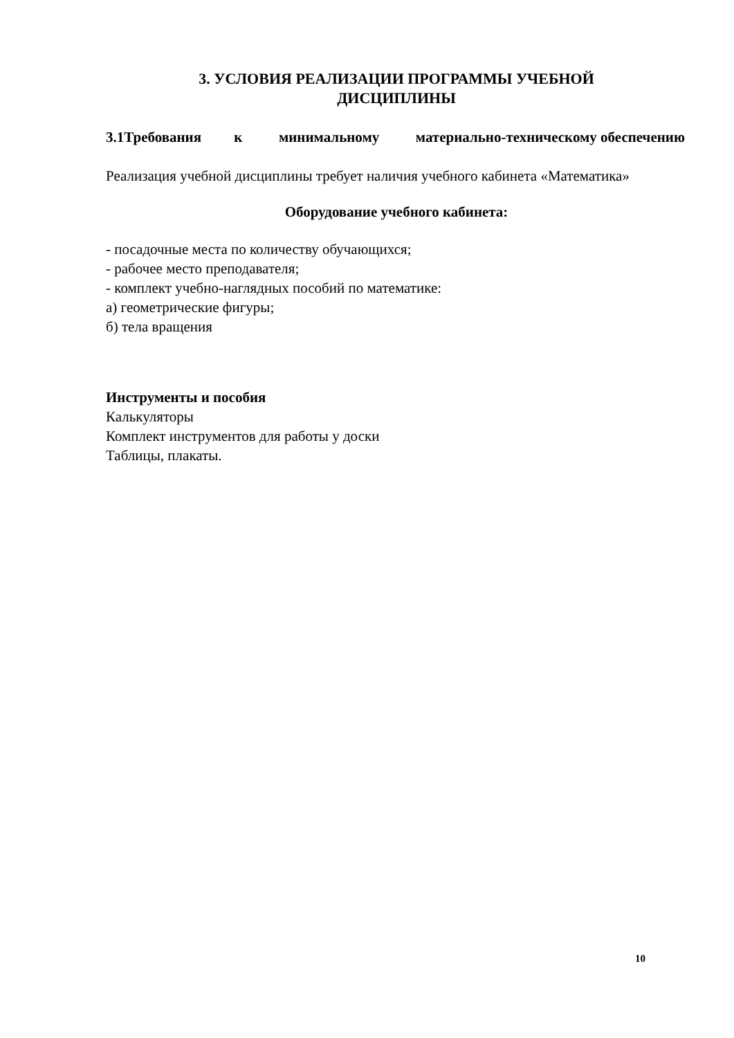3. УСЛОВИЯ РЕАЛИЗАЦИИ ПРОГРАММЫ УЧЕБНОЙ
ДИСЦИПЛИНЫ
3.1Требования к минимальному материально-техническому обеспечению
Реализация учебной дисциплины требует наличия учебного кабинета «Математика»
Оборудование учебного кабинета:
- посадочные места по количеству обучающихся;
- рабочее место преподавателя;
- комплект учебно-наглядных пособий по математике:
а) геометрические фигуры;
б) тела вращения
Инструменты и пособия
Калькуляторы
Комплект инструментов для работы у доски
Таблицы, плакаты.
10